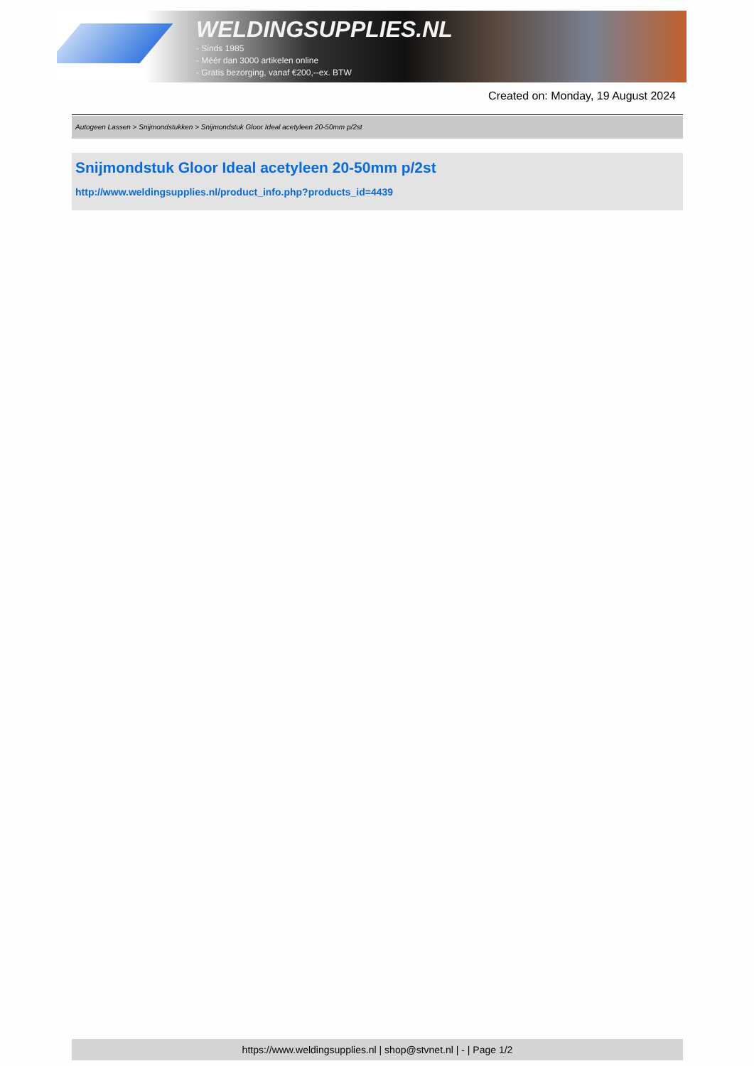WELDINGSUPPLIES.NL
- Sinds 1985
- Méér dan 3000 artikelen online
- Gratis bezorging, vanaf €200,--ex. BTW
Created on: Monday, 19 August 2024
Autogeen Lassen > Snijmondstukken > Snijmondstuk Gloor Ideal acetyleen 20-50mm p/2st
Snijmondstuk Gloor Ideal acetyleen 20-50mm p/2st
http://www.weldingsupplies.nl/product_info.php?products_id=4439
https://www.weldingsupplies.nl | shop@stvnet.nl | - | Page 1/2